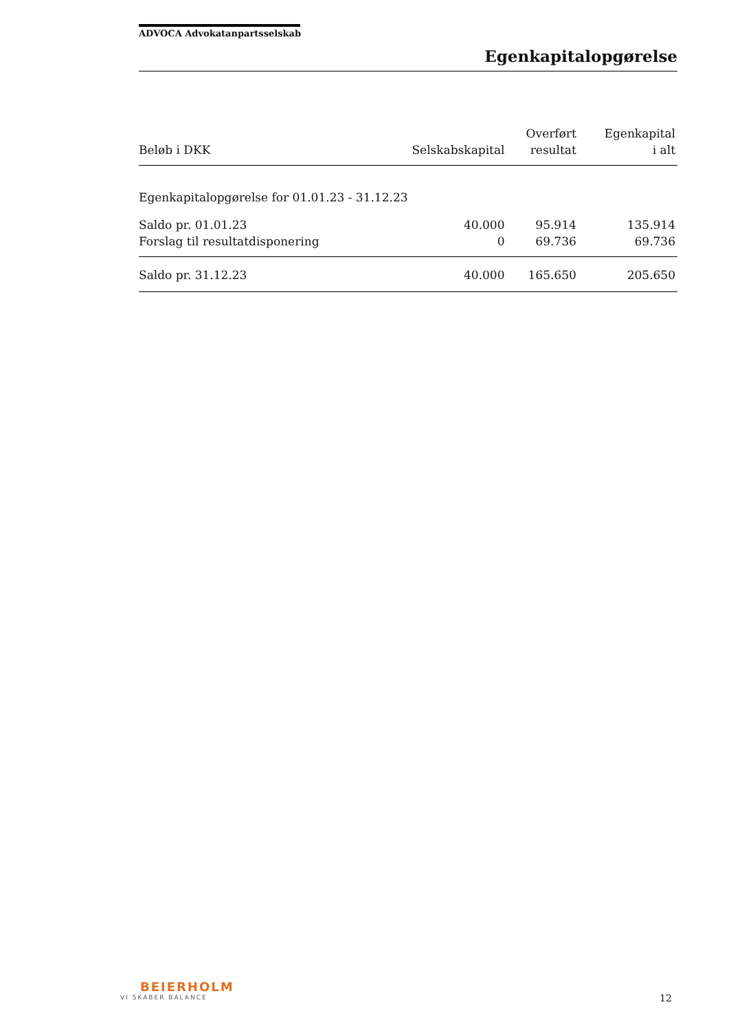ADVOCA Advokatanpartsselskab
Egenkapitalopgørelse
| Beløb i DKK | Selskabskapital | Overført resultat | Egenkapital i alt |
| --- | --- | --- | --- |
| Egenkapitalopgørelse for 01.01.23 - 31.12.23 | | | |
| Saldo pr. 01.01.23 | 40.000 | 95.914 | 135.914 |
| Forslag til resultatdisponering | 0 | 69.736 | 69.736 |
| Saldo pr. 31.12.23 | 40.000 | 165.650 | 205.650 |
BEIERHOLM
VI SKABER BALANCE
12